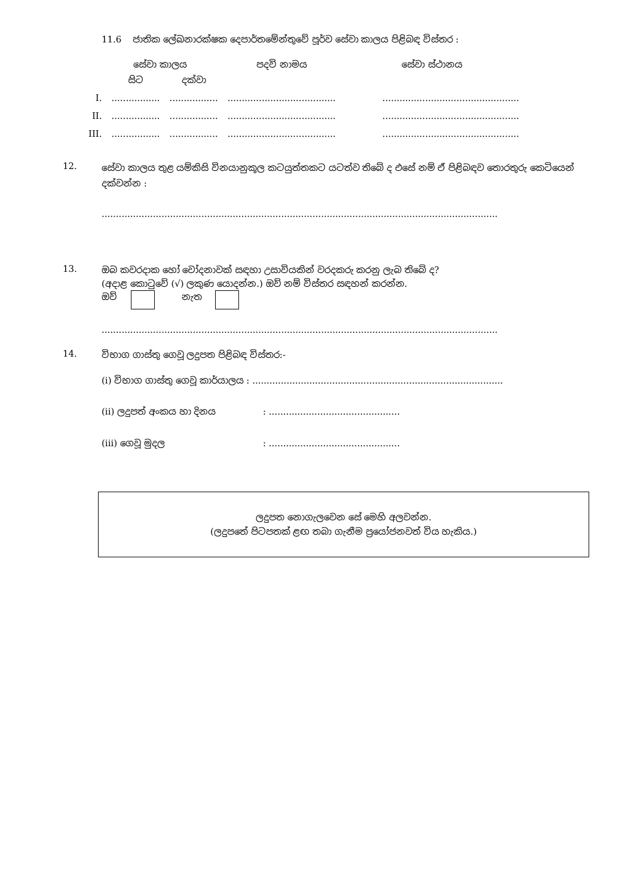11.6 ජාතික ලේඛනාරක්ෂක දෙපාර්තමේන්තුවේ පූර්ව සේවා කාලය පිළිබඳ විස්තර :
| සේවා කාලය | | | පදවි නාමය | සේවා ස්ථානය |
| --- | --- | --- | --- | --- |
| | සිට | දක්වා | | |
| I. | ................. | ................. | ...................................... | ................................................ |
| II. | ................. | ................. | ...................................... | ................................................ |
| III. | ................. | ................. | ...................................... | ................................................ |
12.
සේවා කාලය තුළ යම්කිසි විනයානුකූල කටයුත්තකට යටත්ව තිබේ ද එසේ නම් ඒ පිළිබඳව තොරතුරු කෙටියෙන් දක්වන්න :
...........................................................................................................................................
13.
ඔබ කවරදාක හෝ චෝදනාවක් සඳහා උසාවියකින් වරදකරු කරනු ලැබ තිබේ ද?
(අදාළ කොටුවේ (√) ලකුණ යොදන්න.) ඔව් නම් විස්තර සඳහන් කරන්න.
ඔව් නැත
...........................................................................................................................................
14.
විභාග ගාස්තු ගෙවූ ලදුපත පිළිබඳ විස්තර:-
(i) විභාග ගාස්තු ගෙවූ කාර්යාලය : ........................................................................................
(ii) ලදුපත් අංකය හා දිනය: ..............................................
(iii) ගෙවූ මුදල: ..............................................
ලදුපත නොගැලවෙන සේ මෙහි අලවන්න.
(ලදුපතේ පිටපතක් ළඟ තබා ගැනීම ප්‍රයෝජනවත් විය හැකිය.)